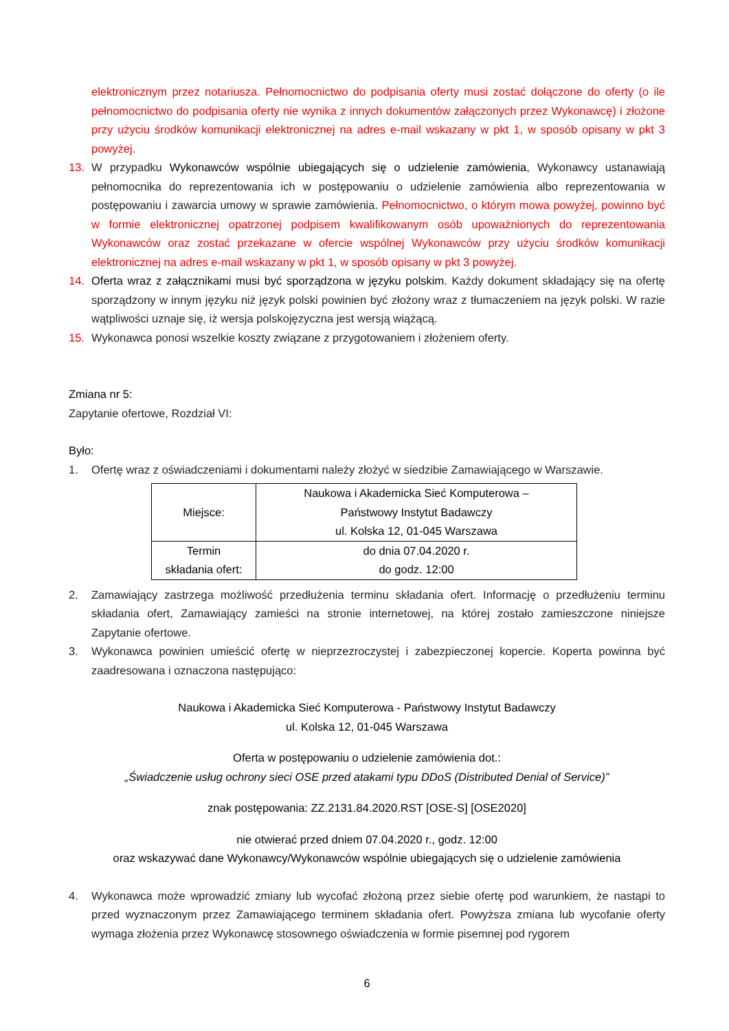elektronicznym przez notariusza. Pełnomocnictwo do podpisania oferty musi zostać dołączone do oferty (o ile pełnomocnictwo do podpisania oferty nie wynika z innych dokumentów załączonych przez Wykonawcę) i złożone przy użyciu środków komunikacji elektronicznej na adres e-mail wskazany w pkt 1, w sposób opisany w pkt 3 powyżej.
13. W przypadku Wykonawców wspólnie ubiegających się o udzielenie zamówienia, Wykonawcy ustanawiają pełnomocnika do reprezentowania ich w postępowaniu o udzielenie zamówienia albo reprezentowania w postępowaniu i zawarcia umowy w sprawie zamówienia. Pełnomocnictwo, o którym mowa powyżej, powinno być w formie elektronicznej opatrzonej podpisem kwalifikowanym osób upoważnionych do reprezentowania Wykonawców oraz zostać przekazane w ofercie wspólnej Wykonawców przy użyciu środków komunikacji elektronicznej na adres e-mail wskazany w pkt 1, w sposób opisany w pkt 3 powyżej.
14. Oferta wraz z załącznikami musi być sporządzona w języku polskim. Każdy dokument składający się na ofertę sporządzony w innym języku niż język polski powinien być złożony wraz z tłumaczeniem na język polski. W razie wątpliwości uznaje się, iż wersja polskojęzyczna jest wersją wiążącą.
15. Wykonawca ponosi wszelkie koszty związane z przygotowaniem i złożeniem oferty.
Zmiana nr 5:
Zapytanie ofertowe, Rozdział VI:
Było:
1. Ofertę wraz z oświadczeniami i dokumentami należy złożyć w siedzibie Zamawiającego w Warszawie.
| Miejsce: | Naukowa i Akademicka Sieć Komputerowa – Państwowy Instytut Badawczy ul. Kolska 12, 01-045 Warszawa |
| Termin składania ofert: | do dnia 07.04.2020 r. do godz. 12:00 |
2. Zamawiający zastrzega możliwość przedłużenia terminu składania ofert. Informację o przedłużeniu terminu składania ofert, Zamawiający zamieści na stronie internetowej, na której zostało zamieszczone niniejsze Zapytanie ofertowe.
3. Wykonawca powinien umieścić ofertę w nieprzezroczystej i zabezpieczonej kopercie. Koperta powinna być zaadresowana i oznaczona następująco:
Naukowa i Akademicka Sieć Komputerowa - Państwowy Instytut Badawczy
ul. Kolska 12, 01-045 Warszawa
Oferta w postępowaniu o udzielenie zamówienia dot.:
„Świadczenie usług ochrony sieci OSE przed atakami typu DDoS (Distributed Denial of Service)”
znak postępowania: ZZ.2131.84.2020.RST [OSE-S] [OSE2020]
nie otwierać przed dniem 07.04.2020 r., godz. 12:00
oraz wskazywać dane Wykonawcy/Wykonawców wspólnie ubiegających się o udzielenie zamówienia
4. Wykonawca może wprowadzić zmiany lub wycofać złożoną przez siebie ofertę pod warunkiem, że nastąpi to przed wyznaczonym przez Zamawiającego terminem składania ofert. Powyższa zmiana lub wycofanie oferty wymaga złożenia przez Wykonawcę stosownego oświadczenia w formie pisemnej pod rygorem
6